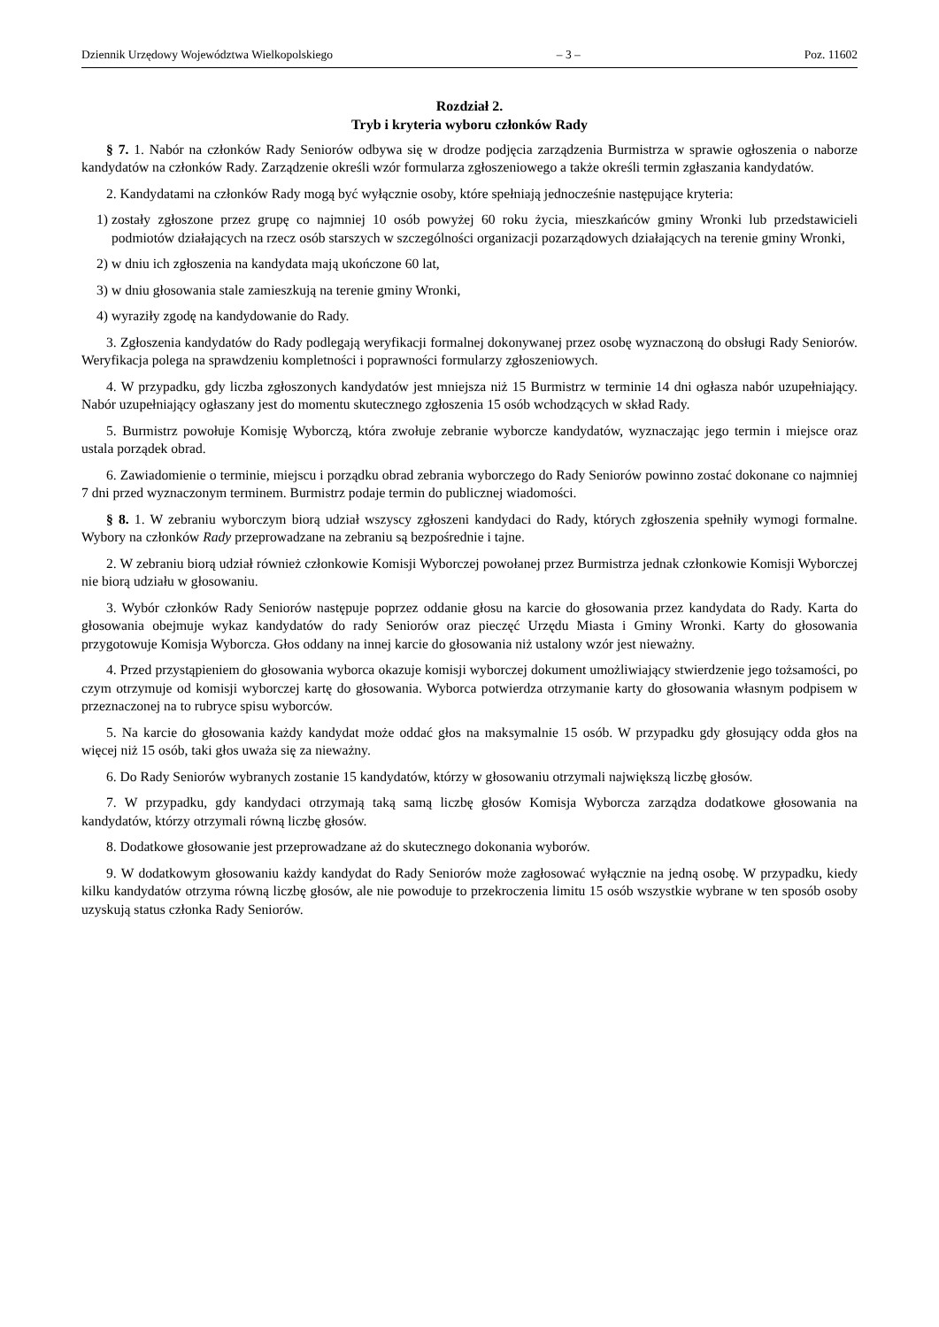Dziennik Urzędowy Województwa Wielkopolskiego – 3 – Poz. 11602
Rozdział 2.
Tryb i kryteria wyboru członków Rady
§ 7. 1. Nabór na członków Rady Seniorów odbywa się w drodze podjęcia zarządzenia Burmistrza w sprawie ogłoszenia o naborze kandydatów na członków Rady. Zarządzenie określi wzór formularza zgłoszeniowego a także określi termin zgłaszania kandydatów.
2. Kandydatami na członków Rady mogą być wyłącznie osoby, które spełniają jednocześnie następujące kryteria:
1) zostały zgłoszone przez grupę co najmniej 10 osób powyżej 60 roku życia, mieszkańców gminy Wronki lub przedstawicieli podmiotów działających na rzecz osób starszych w szczególności organizacji pozarządowych działających na terenie gminy Wronki,
2) w dniu ich zgłoszenia na kandydata mają ukończone 60 lat,
3) w dniu głosowania stale zamieszkują na terenie gminy Wronki,
4) wyraziły zgodę na kandydowanie do Rady.
3. Zgłoszenia kandydatów do Rady podlegają weryfikacji formalnej dokonywanej przez osobę wyznaczoną do obsługi Rady Seniorów. Weryfikacja polega na sprawdzeniu kompletności i poprawności formularzy zgłoszeniowych.
4. W przypadku, gdy liczba zgłoszonych kandydatów jest mniejsza niż 15 Burmistrz w terminie 14 dni ogłasza nabór uzupełniający. Nabór uzupełniający ogłaszany jest do momentu skutecznego zgłoszenia 15 osób wchodzących w skład Rady.
5. Burmistrz powołuje Komisję Wyborczą, która zwołuje zebranie wyborcze kandydatów, wyznaczając jego termin i miejsce oraz ustala porządek obrad.
6. Zawiadomienie o terminie, miejscu i porządku obrad zebrania wyborczego do Rady Seniorów powinno zostać dokonane co najmniej 7 dni przed wyznaczonym terminem. Burmistrz podaje termin do publicznej wiadomości.
§ 8. 1. W zebraniu wyborczym biorą udział wszyscy zgłoszeni kandydaci do Rady, których zgłoszenia spełniły wymogi formalne. Wybory na członków Rady przeprowadzane na zebraniu są bezpośrednie i tajne.
2. W zebraniu biorą udział również członkowie Komisji Wyborczej powołanej przez Burmistrza jednak członkowie Komisji Wyborczej nie biorą udziału w głosowaniu.
3. Wybór członków Rady Seniorów następuje poprzez oddanie głosu na karcie do głosowania przez kandydata do Rady. Karta do głosowania obejmuje wykaz kandydatów do rady Seniorów oraz pieczęć Urzędu Miasta i Gminy Wronki. Karty do głosowania przygotowuje Komisja Wyborcza. Głos oddany na innej karcie do głosowania niż ustalony wzór jest nieważny.
4. Przed przystąpieniem do głosowania wyborca okazuje komisji wyborczej dokument umożliwiający stwierdzenie jego tożsamości, po czym otrzymuje od komisji wyborczej kartę do głosowania. Wyborca potwierdza otrzymanie karty do głosowania własnym podpisem w przeznaczonej na to rubryce spisu wyborców.
5. Na karcie do głosowania każdy kandydat może oddać głos na maksymalnie 15 osób. W przypadku gdy głosujący odda głos na więcej niż 15 osób, taki głos uważa się za nieważny.
6. Do Rady Seniorów wybranych zostanie 15 kandydatów, którzy w głosowaniu otrzymali największą liczbę głosów.
7. W przypadku, gdy kandydaci otrzymają taką samą liczbę głosów Komisja Wyborcza zarządza dodatkowe głosowania na kandydatów, którzy otrzymali równą liczbę głosów.
8. Dodatkowe głosowanie jest przeprowadzane aż do skutecznego dokonania wyborów.
9. W dodatkowym głosowaniu każdy kandydat do Rady Seniorów może zagłosować wyłącznie na jedną osobę. W przypadku, kiedy kilku kandydatów otrzyma równą liczbę głosów, ale nie powoduje to przekroczenia limitu 15 osób wszystkie wybrane w ten sposób osoby uzyskują status członka Rady Seniorów.